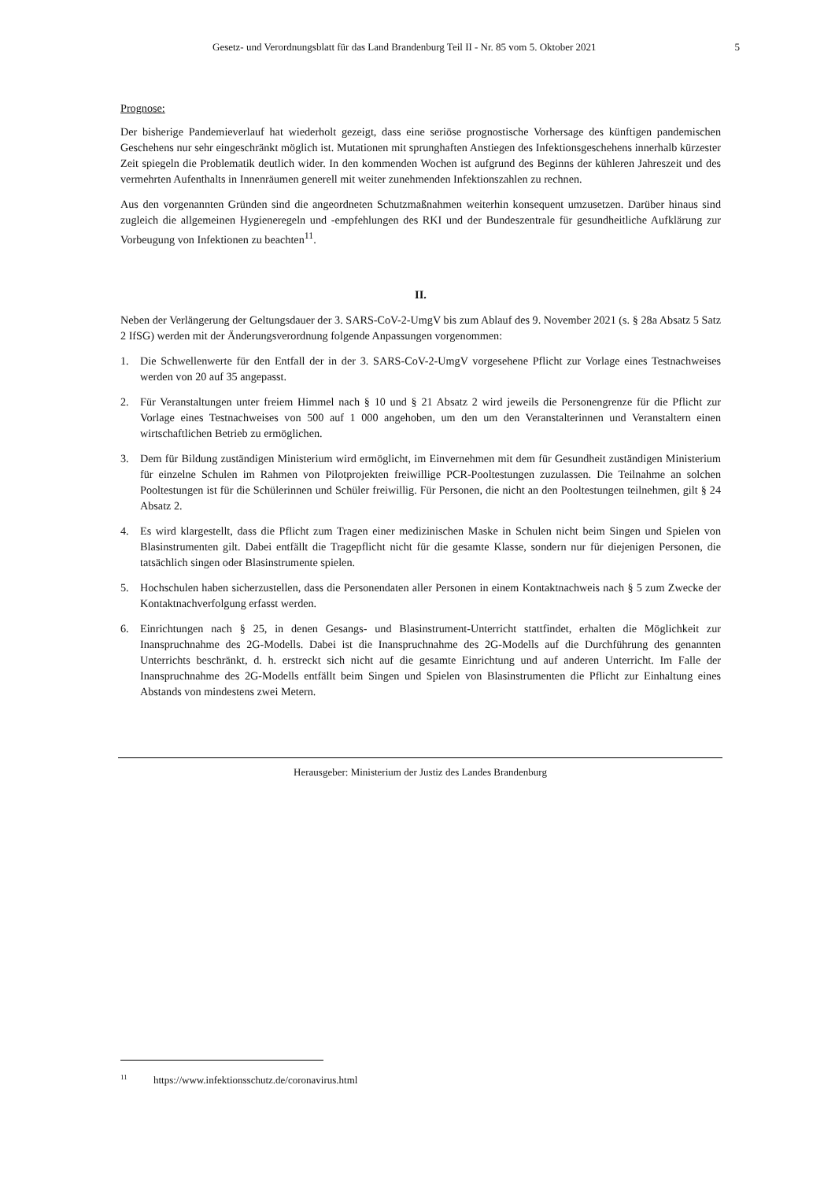Gesetz- und Verordnungsblatt für das Land Brandenburg Teil II - Nr. 85 vom 5. Oktober 2021 5
Prognose:
Der bisherige Pandemieverlauf hat wiederholt gezeigt, dass eine seriöse prognostische Vorhersage des künftigen pandemischen Geschehens nur sehr eingeschränkt möglich ist. Mutationen mit sprunghaften Anstiegen des Infektionsgeschehens innerhalb kürzester Zeit spiegeln die Problematik deutlich wider. In den kommenden Wochen ist aufgrund des Beginns der kühleren Jahreszeit und des vermehrten Aufenthalts in Innenräumen generell mit weiter zunehmenden Infektionszahlen zu rechnen.
Aus den vorgenannten Gründen sind die angeordneten Schutzmaßnahmen weiterhin konsequent umzusetzen. Darüber hinaus sind zugleich die allgemeinen Hygieneregeln und -empfehlungen des RKI und der Bundeszentrale für gesundheitliche Aufklärung zur Vorbeugung von Infektionen zu beachten<sup>11</sup>.
II.
Neben der Verlängerung der Geltungsdauer der 3. SARS-CoV-2-UmgV bis zum Ablauf des 9. November 2021 (s. § 28a Absatz 5 Satz 2 IfSG) werden mit der Änderungsverordnung folgende Anpassungen vorgenommen:
1. Die Schwellenwerte für den Entfall der in der 3. SARS-CoV-2-UmgV vorgesehene Pflicht zur Vorlage eines Testnachweises werden von 20 auf 35 angepasst.
2. Für Veranstaltungen unter freiem Himmel nach § 10 und § 21 Absatz 2 wird jeweils die Personengrenze für die Pflicht zur Vorlage eines Testnachweises von 500 auf 1 000 angehoben, um den um den Veranstalterinnen und Veranstaltern einen wirtschaftlichen Betrieb zu ermöglichen.
3. Dem für Bildung zuständigen Ministerium wird ermöglicht, im Einvernehmen mit dem für Gesundheit zuständigen Ministerium für einzelne Schulen im Rahmen von Pilotprojekten freiwillige PCR-Pooltestungen zuzulassen. Die Teilnahme an solchen Pooltestungen ist für die Schülerinnen und Schüler freiwillig. Für Personen, die nicht an den Pooltestungen teilnehmen, gilt § 24 Absatz 2.
4. Es wird klargestellt, dass die Pflicht zum Tragen einer medizinischen Maske in Schulen nicht beim Singen und Spielen von Blasinstrumenten gilt. Dabei entfällt die Tragepflicht nicht für die gesamte Klasse, sondern nur für diejenigen Personen, die tatsächlich singen oder Blasinstrumente spielen.
5. Hochschulen haben sicherzustellen, dass die Personendaten aller Personen in einem Kontaktnachweis nach § 5 zum Zwecke der Kontaktnachverfolgung erfasst werden.
6. Einrichtungen nach § 25, in denen Gesangs- und Blasinstrument-Unterricht stattfindet, erhalten die Möglichkeit zur Inanspruchnahme des 2G-Modells. Dabei ist die Inanspruchnahme des 2G-Modells auf die Durchführung des genannten Unterrichts beschränkt, d. h. erstreckt sich nicht auf die gesamte Einrichtung und auf anderen Unterricht. Im Falle der Inanspruchnahme des 2G-Modells entfällt beim Singen und Spielen von Blasinstrumenten die Pflicht zur Einhaltung eines Abstands von mindestens zwei Metern.
Herausgeber: Ministerium der Justiz des Landes Brandenburg
<sup>11</sup> https://www.infektionsschutz.de/coronavirus.html